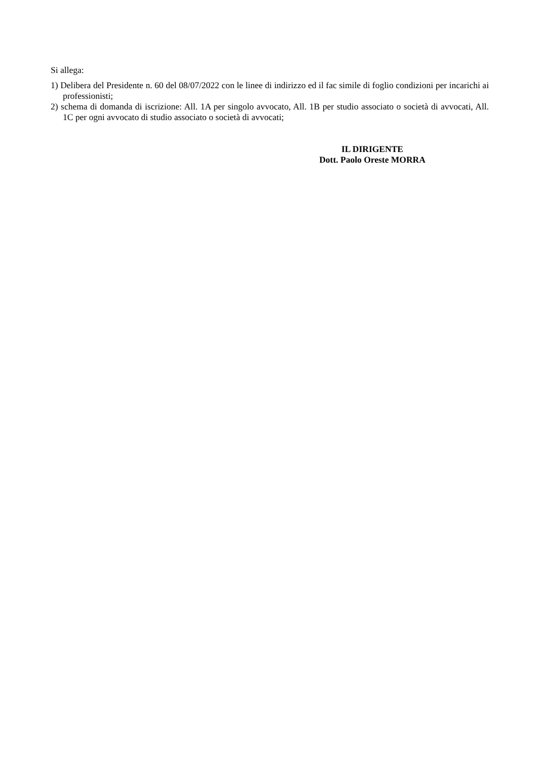Si allega:
1) Delibera del Presidente n. 60 del 08/07/2022 con le linee di indirizzo ed il fac simile di foglio condizioni per incarichi ai professionisti;
2) schema di domanda di iscrizione: All. 1A per singolo avvocato, All. 1B per studio associato o società di avvocati, All. 1C per ogni avvocato di studio associato o società di avvocati;
IL DIRIGENTE
Dott. Paolo Oreste MORRA